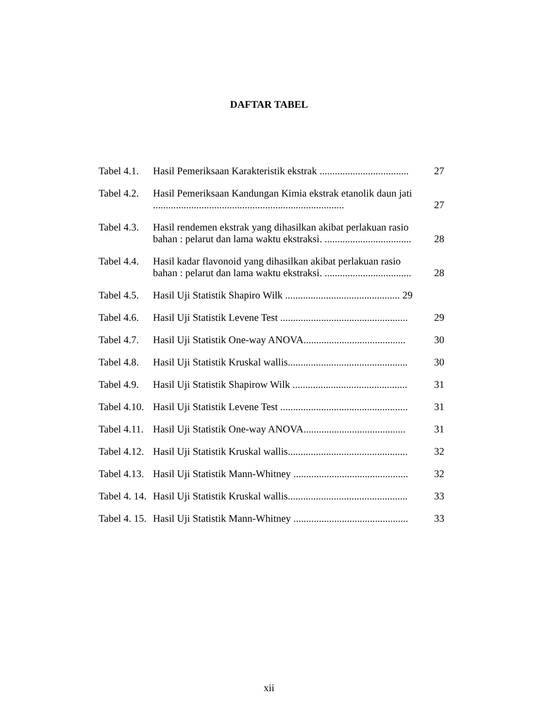DAFTAR TABEL
Tabel 4.1.
Hasil Pemeriksaan Karakteristik ekstrak ...................................
27
Tabel 4.2.
Hasil Pemeriksaan Kandungan Kimia ekstrak etanolik daun jati ...........................................................................
27
Tabel 4.3.
Hasil rendemen ekstrak yang dihasilkan akibat perlakuan rasio bahan : pelarut dan lama waktu ekstraksi. ..................................
28
Tabel 4.4.
Hasil kadar flavonoid yang dihasilkan akibat perlakuan rasio bahan : pelarut dan lama waktu ekstraksi. ..................................
28
Tabel 4.5.
Hasil Uji Statistik Shapiro Wilk ............................................. 29
Tabel 4.6.
Hasil Uji Statistik Levene Test ..................................................
29
Tabel 4.7.
Hasil Uji Statistik One-way ANOVA........................................
30
Tabel 4.8.
Hasil Uji Statistik Kruskal wallis...............................................
30
Tabel 4.9.
Hasil Uji Statistik Shapirow Wilk .............................................
31
Tabel 4.10.
Hasil Uji Statistik Levene Test ..................................................
31
Tabel 4.11.
Hasil Uji Statistik One-way ANOVA........................................
31
Tabel 4.12.
Hasil Uji Statistik Kruskal wallis...............................................
32
Tabel 4.13.
Hasil Uji Statistik Mann-Whitney .............................................
32
Tabel 4. 14.
Hasil Uji Statistik Kruskal wallis...............................................
33
Tabel 4. 15.
Hasil Uji Statistik Mann-Whitney .............................................
33
xii